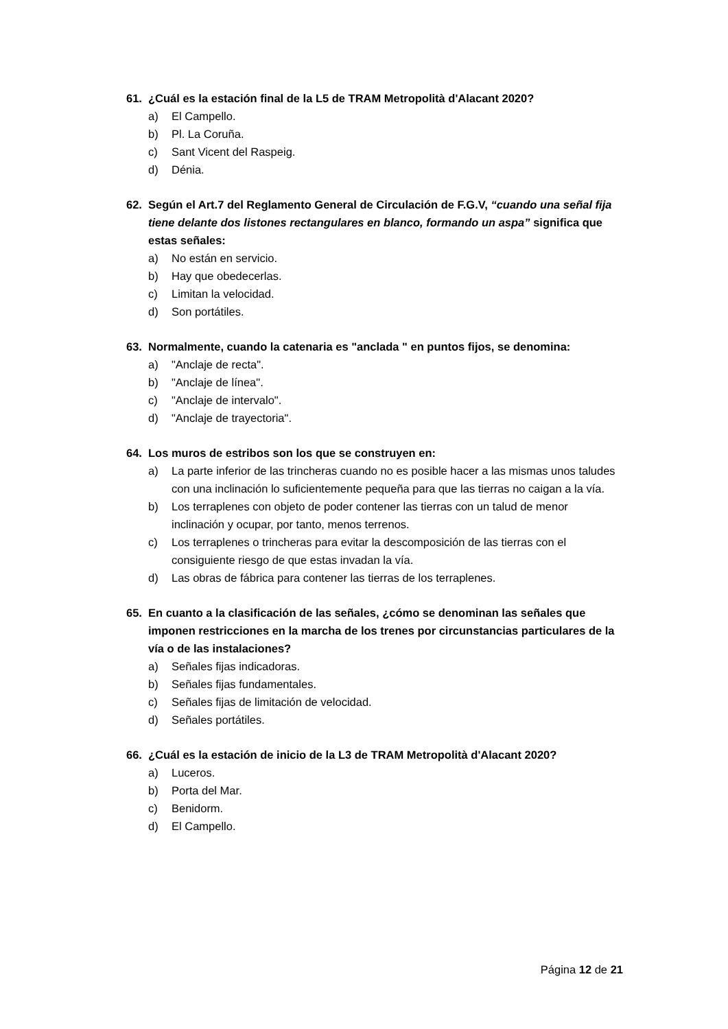61. ¿Cuál es la estación final de la L5 de TRAM Metropolità d'Alacant 2020?
a) El Campello.
b) Pl. La Coruña.
c) Sant Vicent del Raspeig.
d) Dénia.
62. Según el Art.7 del Reglamento General de Circulación de F.G.V, “cuando una señal fija tiene delante dos listones rectangulares en blanco, formando un aspa” significa que estas señales:
a) No están en servicio.
b) Hay que obedecerlas.
c) Limitan la velocidad.
d) Son portátiles.
63. Normalmente, cuando la catenaria es "anclada " en puntos fijos, se denomina:
a) "Anclaje de recta".
b) "Anclaje de línea".
c) "Anclaje de intervalo".
d) "Anclaje de trayectoria".
64. Los muros de estribos son los que se construyen en:
a) La parte inferior de las trincheras cuando no es posible hacer a las mismas unos taludes con una inclinación lo suficientemente pequeña para que las tierras no caigan a la vía.
b) Los terraplenes con objeto de poder contener las tierras con un talud de menor inclinación y ocupar, por tanto, menos terrenos.
c) Los terraplenes o trincheras para evitar la descomposición de las tierras con el consiguiente riesgo de que estas invadan la vía.
d) Las obras de fábrica para contener las tierras de los terraplenes.
65. En cuanto a la clasificación de las señales, ¿cómo se denominan las señales que imponen restricciones en la marcha de los trenes por circunstancias particulares de la vía o de las instalaciones?
a) Señales fijas indicadoras.
b) Señales fijas fundamentales.
c) Señales fijas de limitación de velocidad.
d) Señales portátiles.
66. ¿Cuál es la estación de inicio de la L3 de TRAM Metropolità d'Alacant 2020?
a) Luceros.
b) Porta del Mar.
c) Benidorm.
d) El Campello.
Página 12 de 21